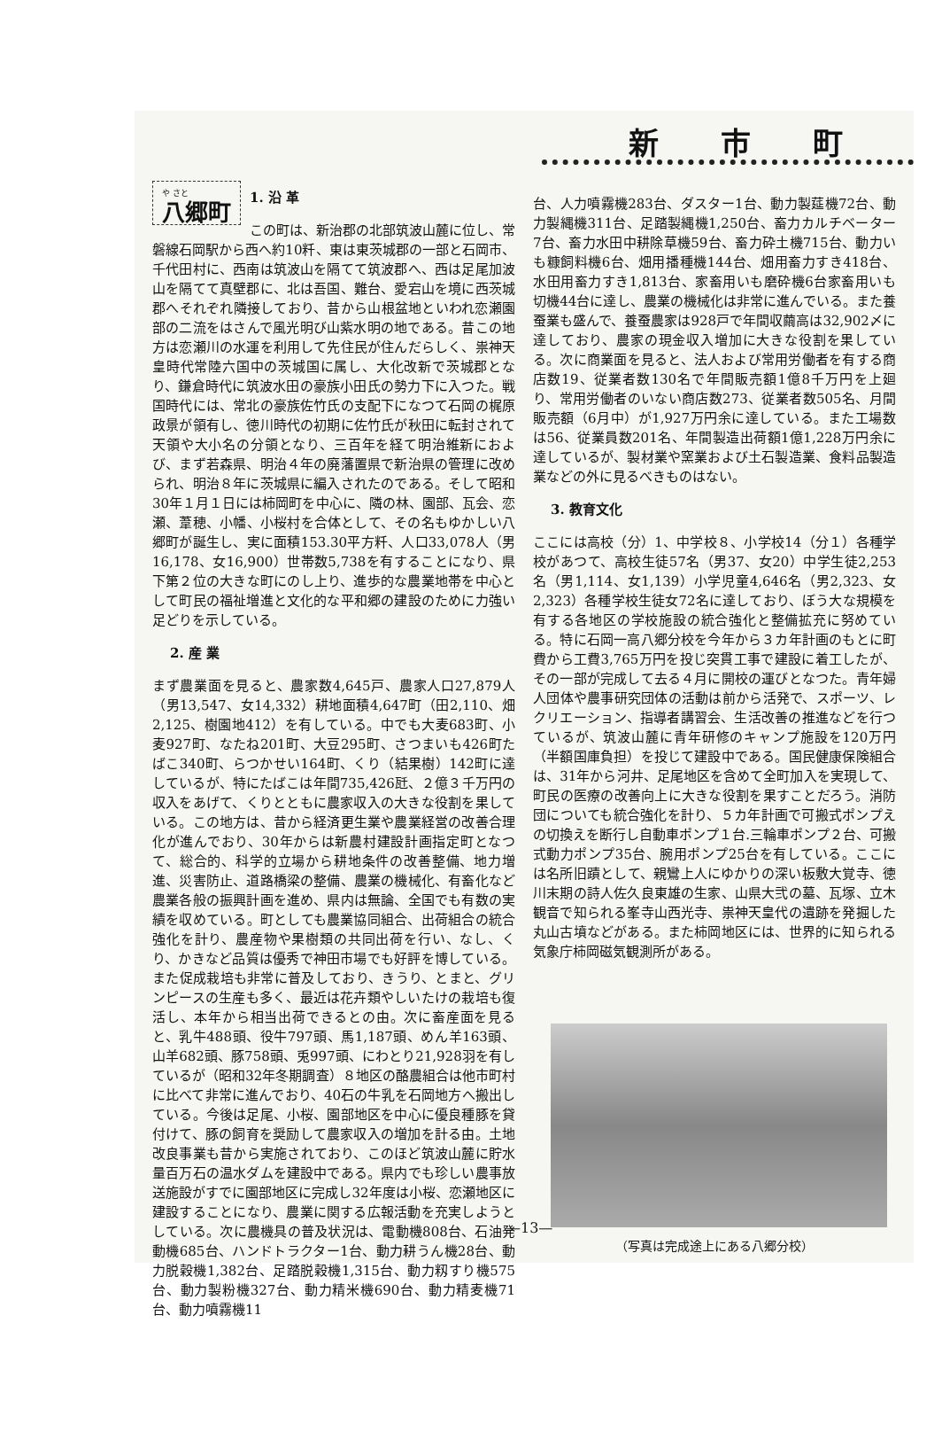新市町
や さと
八郷町
1. 沿 革
この町は、新治郡の北部筑波山麓に位し、常磐線石岡駅から西へ約10粁、東は東茨城郡の一部と石岡市、千代田村に、西南は筑波山を隔てて筑波郡へ、西は足尾加波山を隔てて真壁郡に、北は吾国、難台、愛宕山を境に西茨城郡へそれぞれ隣接しており、昔から山根盆地といわれ恋瀬園部の二流をはさんで風光明び山紫水明の地である。昔この地方は恋瀬川の水運を利用して先住民が住んだらしく、祟神天皇時代常陸六国中の茨城国に属し、大化改新で茨城郡となり、鎌倉時代に筑波水田の豪族小田氏の勢力下に入つた。戦国時代には、常北の豪族佐竹氏の支配下になつて石岡の梶原政景が領有し、徳川時代の初期に佐竹氏が秋田に転封されて天領や大小名の分領となり、三百年を経て明治維新におよび、まず若森県、明治４年の廃藩置県で新治県の管理に改められ、明治８年に茨城県に編入されたのである。そして昭和30年１月１日には柿岡町を中心に、隣の林、園部、瓦会、恋瀬、葦穂、小幡、小桜村を合体として、その名もゆかしい八郷町が誕生し、実に面積153.30平方粁、人口33,078人（男16,178、女16,900）世帯数5,738を有することになり、県下第２位の大きな町にのし上り、進歩的な農業地帯を中心として町民の福祉増進と文化的な平和郷の建設のために力強い足どりを示している。
2. 産 業
まず農業面を見ると、農家数4,645戸、農家人口27,879人（男13,547、女14,332）耕地面積4,647町（田2,110、畑2,125、樹園地412）を有している。中でも大麦683町、小麦927町、なたね201町、大豆295町、さつまいも426町たばこ340町、らつかせい164町、くり（結果樹）142町に達しているが、特にたばこは年間735,426瓩、２億３千万円の収入をあげて、くりとともに農家収入の大きな役割を果している。この地方は、昔から経済更生業や農業経営の改善合理化が進んでおり、30年からは新農村建設計画指定町となつて、総合的、科学的立場から耕地条件の改善整備、地力増進、災害防止、道路橋梁の整備、農業の機械化、有畜化など農業各般の振興計画を進め、県内は無論、全国でも有数の実績を収めている。町としても農業協同組合、出荷組合の統合強化を計り、農産物や果樹類の共同出荷を行い、なし、くり、かきなど品質は優秀で神田市場でも好評を博している。また促成栽培も非常に普及しており、きうり、とまと、グリンピースの生産も多く、最近は花卉類やしいたけの栽培も復活し、本年から相当出荷できるとの由。次に畜産面を見ると、乳牛488頭、役牛797頭、馬1,187頭、めん羊163頭、山羊682頭、豚758頭、兎997頭、にわとり21,928羽を有しているが（昭和32年冬期調査）８地区の酪農組合は他市町村に比べて非常に進んでおり、40石の牛乳を石岡地方へ搬出している。今後は足尾、小桜、園部地区を中心に優良種豚を貸付けて、豚の飼育を奨励して農家収入の増加を計る由。土地改良事業も昔から実施されており、このほど筑波山麓に貯水量百万石の温水ダムを建設中である。県内でも珍しい農事放送施設がすでに園部地区に完成し32年度は小桜、恋瀬地区に建設することになり、農業に関する広報活動を充実しようとしている。次に農機具の普及状況は、電動機808台、石油発動機685台、ハンドトラクター1台、動力耕うん機28台、動力脱穀機1,382台、足踏脱穀機1,315台、動力籾すり機575台、動力製粉機327台、動力精米機690台、動力精麦機71台、動力噴霧機11
台、人力噴霧機283台、ダスター1台、動力製莚機72台、動力製縄機311台、足踏製縄機1,250台、畜力カルチベーター7台、畜力水田中耕除草機59台、畜力砕土機715台、動力いも糠飼料機6台、畑用播種機144台、畑用畜力すき418台、水田用畜力すき1,813台、家畜用いも磨砕機6台家畜用いも切機44台に達し、農業の機械化は非常に進んでいる。また養蚕業も盛んで、養蚕農家は928戸で年間収繭高は32,902〆に達しており、農家の現金収入増加に大きな役割を果している。次に商業面を見ると、法人および常用労働者を有する商店数19、従業者数130名で年間販売額1億8千万円を上廻り、常用労働者のいない商店数273、従業者数505名、月間販売額（6月中）が1,927万円余に達している。また工場数は56、従業員数201名、年間製造出荷額1億1,228万円余に達しているが、製材業や窯業および土石製造業、食料品製造業などの外に見るべきものはない。
3. 教育文化
ここには高校（分）1、中学校８、小学校14（分１）各種学校があつて、高校生徒57名（男37、女20）中学生徒2,253名（男1,114、女1,139）小学児童4,646名（男2,323、女2,323）各種学校生徒女72名に達しており、ぼう大な規模を有する各地区の学校施設の統合強化と整備拡充に努めている。特に石岡一高八郷分校を今年から３カ年計画のもとに町費から工費3,765万円を投じ突貫工事で建設に着工したが、その一部が完成して去る４月に開校の運びとなつた。青年婦人団体や農事研究団体の活動は前から活発で、スポーツ、レクリエーション、指導者講習会、生活改善の推進などを行つているが、筑波山麓に青年研修のキャンプ施設を120万円（半額国庫負担）を投じて建設中である。国民健康保険組合は、31年から河井、足尾地区を含めて全町加入を実現して、町民の医療の改善向上に大きな役割を果すことだろう。消防団についても統合強化を計り、５カ年計画で可搬式ポンプえの切換えを断行し自動車ポンプ１台.三輪車ポンプ２台、可搬式動力ポンプ35台、腕用ポンプ25台を有している。ここには名所旧蹟として、親鸞上人にゆかりの深い板敷大覚寺、徳川末期の詩人佐久良東雄の生家、山県大弐の墓、瓦塚、立木観音で知られる峯寺山西光寺、祟神天皇代の遺跡を発掘した丸山古墳などがある。また柿岡地区には、世界的に知られる気象庁柿岡磁気観測所がある。
（写真は完成途上にある八郷分校）
—13—